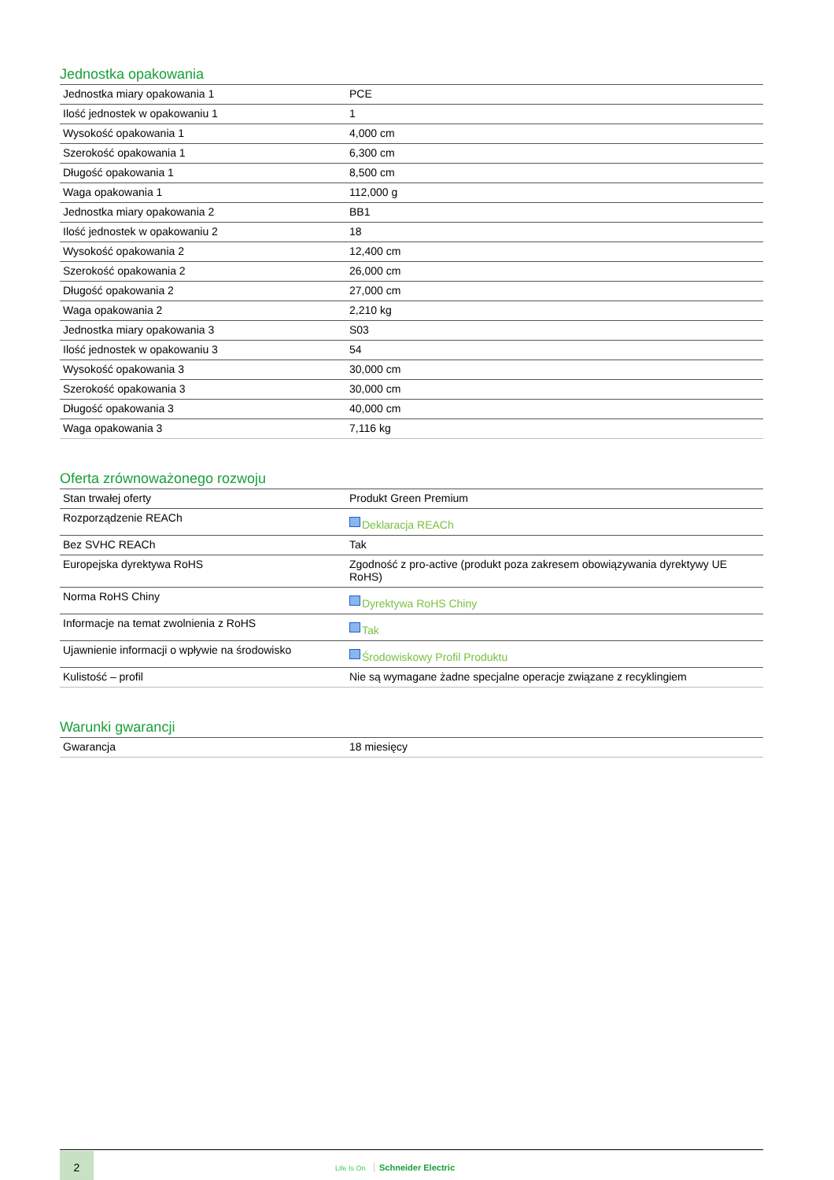Jednostka opakowania
| Jednostka miary opakowania 1 | PCE |
| Ilość jednostek w opakowaniu 1 | 1 |
| Wysokość opakowania 1 | 4,000 cm |
| Szerokość opakowania 1 | 6,300 cm |
| Długość opakowania 1 | 8,500 cm |
| Waga opakowania 1 | 112,000 g |
| Jednostka miary opakowania 2 | BB1 |
| Ilość jednostek w opakowaniu 2 | 18 |
| Wysokość opakowania 2 | 12,400 cm |
| Szerokość opakowania 2 | 26,000 cm |
| Długość opakowania 2 | 27,000 cm |
| Waga opakowania 2 | 2,210 kg |
| Jednostka miary opakowania 3 | S03 |
| Ilość jednostek w opakowaniu 3 | 54 |
| Wysokość opakowania 3 | 30,000 cm |
| Szerokość opakowania 3 | 30,000 cm |
| Długość opakowania 3 | 40,000 cm |
| Waga opakowania 3 | 7,116 kg |
Oferta zrównoważonego rozwoju
| Stan trwałej oferty | Produkt Green Premium |
| Rozporządzenie REACh | Deklaracja REACh |
| Bez SVHC REACh | Tak |
| Europejska dyrektywa RoHS | Zgodność z pro-active (produkt poza zakresem obowiązywania dyrektywy UE RoHS) |
| Norma RoHS Chiny | Dyrektywa RoHS Chiny |
| Informacje na temat zwolnienia z RoHS | Tak |
| Ujawnienie informacji o wpływie na środowisko | Środowiskowy Profil Produktu |
| Kulistość – profil | Nie są wymagane żadne specjalne operacje związane z recyklingiem |
Warunki gwarancji
| Gwarancja | 18 miesięcy |
2
Life Is On Schneider Electric